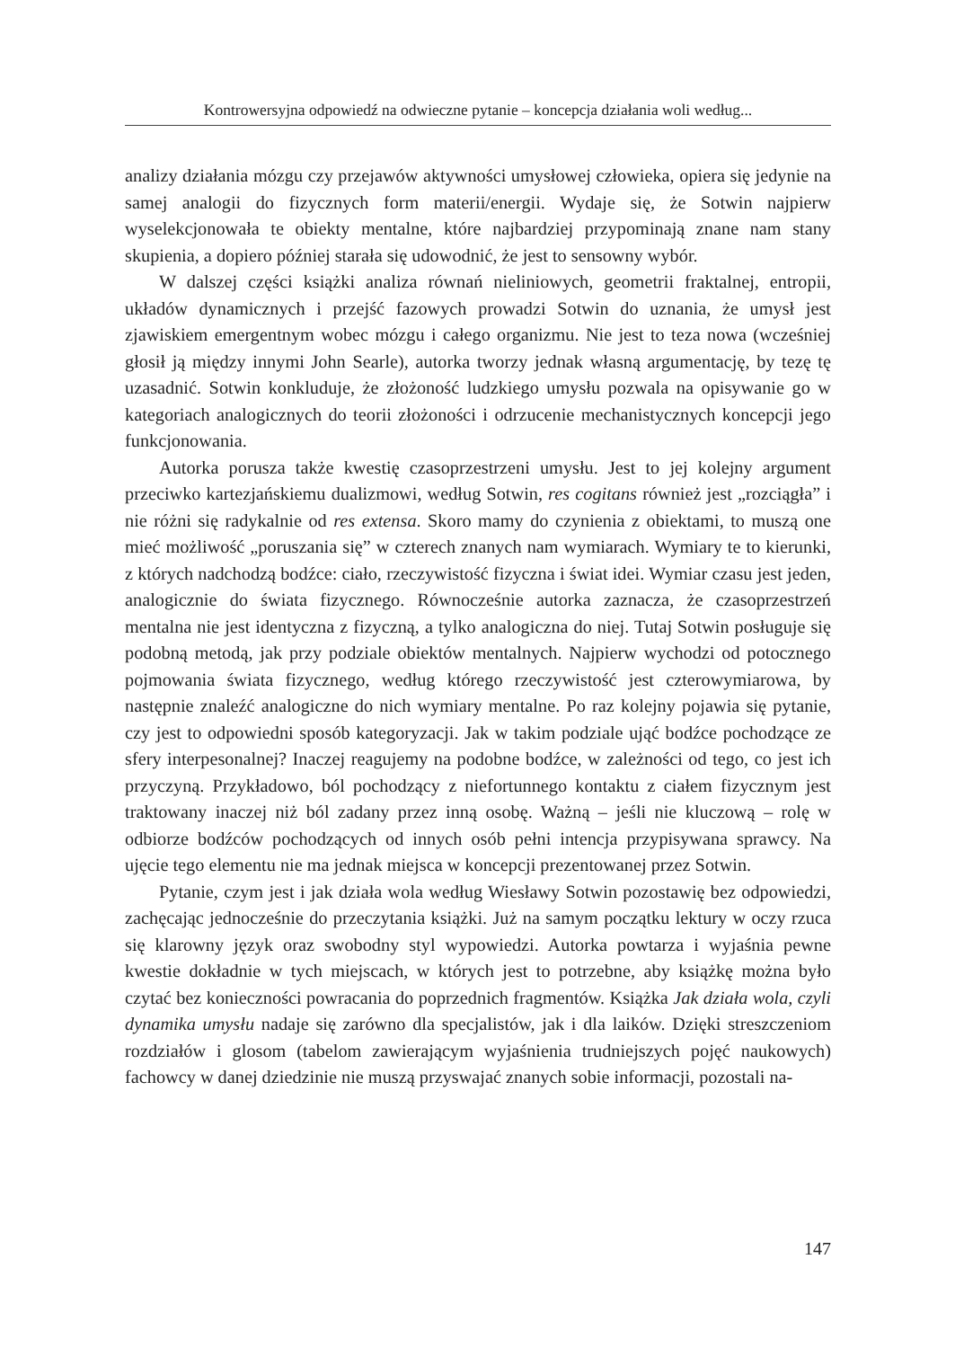Kontrowersyjna odpowiedź na odwieczne pytanie – koncepcja działania woli według...
analizy działania mózgu czy przejawów aktywności umysłowej człowieka, opiera się jedynie na samej analogii do fizycznych form materii/energii. Wydaje się, że Sotwin najpierw wyselekcjonowała te obiekty mentalne, które najbardziej przypominają znane nam stany skupienia, a dopiero później starała się udowodnić, że jest to sensowny wybór.
W dalszej części książki analiza równań nieliniowych, geometrii fraktalnej, entropii, układów dynamicznych i przejść fazowych prowadzi Sotwin do uznania, że umysł jest zjawiskiem emergentnym wobec mózgu i całego organizmu. Nie jest to teza nowa (wcześniej głosił ją między innymi John Searle), autorka tworzy jednak własną argumentację, by tezę tę uzasadnić. Sotwin konkluduje, że złożoność ludzkiego umysłu pozwala na opisywanie go w kategoriach analogicznych do teorii złożoności i odrzucenie mechanistycznych koncepcji jego funkcjonowania.
Autorka porusza także kwestię czasoprzestrzeni umysłu. Jest to jej kolejny argument przeciwko kartezjańskiemu dualizmowi, według Sotwin, res cogitans również jest „rozciągła” i nie różni się radykalnie od res extensa. Skoro mamy do czynienia z obiektami, to muszą one mieć możliwość „poruszania się” w czterech znanych nam wymiarach. Wymiary te to kierunki, z których nadchodzą bodźce: ciało, rzeczywistość fizyczna i świat idei. Wymiar czasu jest jeden, analogicznie do świata fizycznego. Równocześnie autorka zaznacza, że czasoprzestrzeń mentalna nie jest identyczna z fizyczną, a tylko analogiczna do niej. Tutaj Sotwin posługuje się podobną metodą, jak przy podziale obiektów mentalnych. Najpierw wychodzi od potocznego pojmowania świata fizycznego, według którego rzeczywistość jest czterowymiarowa, by następnie znaleźć analogiczne do nich wymiary mentalne. Po raz kolejny pojawia się pytanie, czy jest to odpowiedni sposób kategoryzacji. Jak w takim podziale ująć bodźce pochodzące ze sfery interpesonalnej? Inaczej reagujemy na podobne bodźce, w zależności od tego, co jest ich przyczyną. Przykładowo, ból pochodzący z niefortunnego kontaktu z ciałem fizycznym jest traktowany inaczej niż ból zadany przez inną osobę. Ważną – jeśli nie kluczową – rolę w odbiorze bodźców pochodzących od innych osób pełni intencja przypisywana sprawcy. Na ujęcie tego elementu nie ma jednak miejsca w koncepcji prezentowanej przez Sotwin.
Pytanie, czym jest i jak działa wola według Wiesławy Sotwin pozostawię bez odpowiedzi, zachęcając jednocześnie do przeczytania książki. Już na samym początku lektury w oczy rzuca się klarowny język oraz swobodny styl wypowiedzi. Autorka powtarza i wyjaśnia pewne kwestie dokładnie w tych miejscach, w których jest to potrzebne, aby książkę można było czytać bez konieczności powracania do poprzednich fragmentów. Książka Jak działa wola, czyli dynamika umysłu nadaje się zarówno dla specjalistów, jak i dla laików. Dzięki streszczeniom rozdziałów i glosom (tabelom zawierającym wyjaśnienia trudniejszych pojęć naukowych) fachowcy w danej dziedzinie nie muszą przyswajać znanych sobie informacji, pozostali na-
147